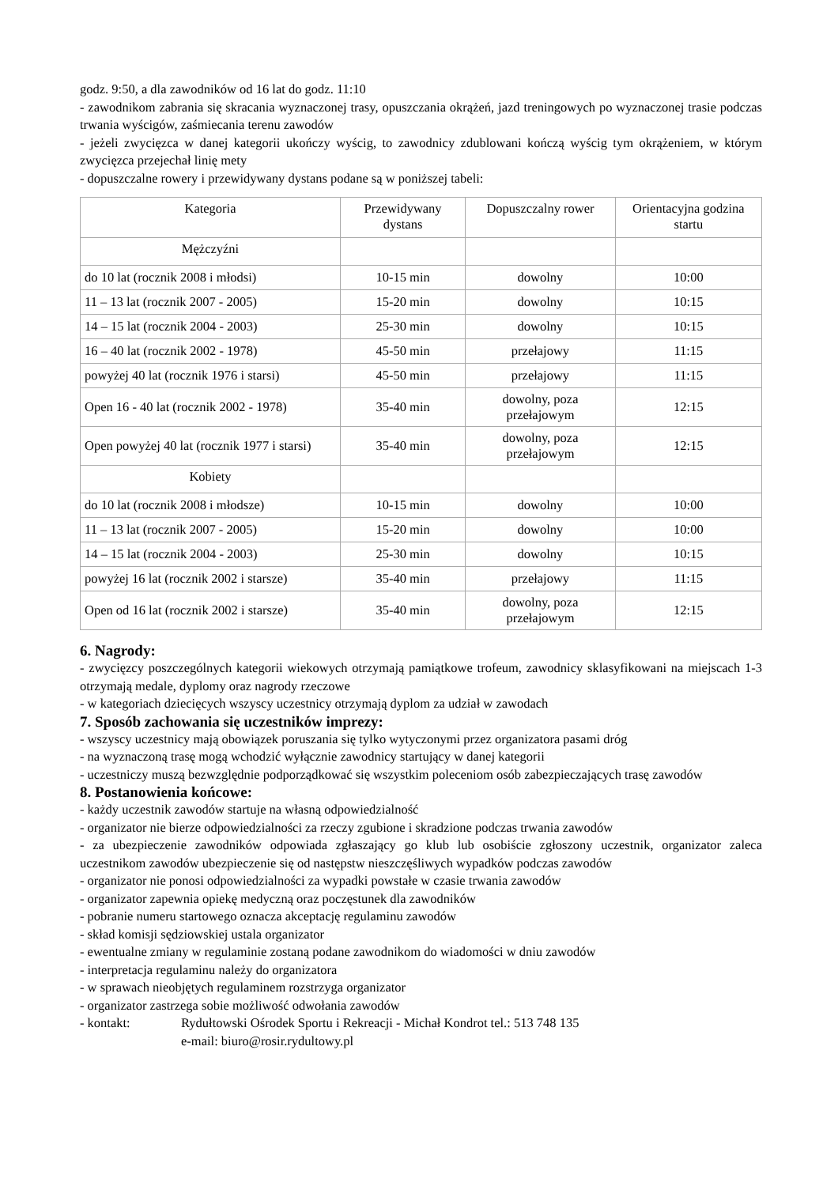godz. 9:50, a dla zawodników od 16 lat do godz. 11:10
- zawodnikom zabrania się skracania wyznaczonej trasy, opuszczania okrążeń, jazd treningowych po wyznaczonej trasie podczas trwania wyścigów, zaśmiecania terenu zawodów
- jeżeli zwycięzca w danej kategorii ukończy wyścig, to zawodnicy zdublowani kończą wyścig tym okrążeniem, w którym zwycięzca przejechał linię mety
- dopuszczalne rowery i przewidywany dystans podane są w poniższej tabeli:
| Kategoria | Przewidywany dystans | Dopuszczalny rower | Orientacyjna godzina startu |
| Mężczyźni | | | |
| do 10 lat (rocznik 2008 i młodsi) | 10-15 min | dowolny | 10:00 |
| 11 – 13 lat (rocznik 2007 - 2005) | 15-20 min | dowolny | 10:15 |
| 14 – 15 lat (rocznik 2004 - 2003) | 25-30 min | dowolny | 10:15 |
| 16 – 40 lat (rocznik 2002 - 1978) | 45-50 min | przełajowy | 11:15 |
| powyżej 40 lat (rocznik 1976 i starsi) | 45-50 min | przełajowy | 11:15 |
| Open 16 - 40 lat (rocznik 2002 - 1978) | 35-40 min | dowolny, poza przełajowym | 12:15 |
| Open powyżej 40 lat (rocznik 1977 i starsi) | 35-40 min | dowolny, poza przełajowym | 12:15 |
| Kobiety | | | |
| do 10 lat (rocznik 2008 i młodsze) | 10-15 min | dowolny | 10:00 |
| 11 – 13 lat (rocznik 2007 - 2005) | 15-20 min | dowolny | 10:00 |
| 14 – 15 lat (rocznik 2004 - 2003) | 25-30 min | dowolny | 10:15 |
| powyżej 16 lat (rocznik 2002 i starsze) | 35-40 min | przełajowy | 11:15 |
| Open od 16 lat (rocznik 2002 i starsze) | 35-40 min | dowolny, poza przełajowym | 12:15 |
6. Nagrody:
- zwycięzcy poszczególnych kategorii wiekowych otrzymają pamiątkowe trofeum, zawodnicy sklasyfikowani na miejscach 1-3 otrzymają medale, dyplomy oraz nagrody rzeczowe
- w kategoriach dziecięcych wszyscy uczestnicy otrzymają dyplom za udział w zawodach
7. Sposób zachowania się uczestników imprezy:
- wszyscy uczestnicy mają obowiązek poruszania się tylko wytyczonymi przez organizatora pasami dróg
- na wyznaczoną trasę mogą wchodzić wyłącznie zawodnicy startujący w danej kategorii
- uczestniczy muszą bezwzględnie podporządkować się wszystkim poleceniom osób zabezpieczających trasę zawodów
8. Postanowienia końcowe:
- każdy uczestnik zawodów startuje na własną odpowiedzialność
- organizator nie bierze odpowiedzialności za rzeczy zgubione i skradzione podczas trwania zawodów
- za ubezpieczenie zawodników odpowiada zgłaszający go klub lub osobiście zgłoszony uczestnik, organizator zaleca uczestnikom zawodów ubezpieczenie się od następstw nieszczęśliwych wypadków podczas zawodów
- organizator nie ponosi odpowiedzialności za wypadki powstałe w czasie trwania zawodów
- organizator zapewnia opiekę medyczną oraz poczęstunek dla zawodników
- pobranie numeru startowego oznacza akceptację regulaminu zawodów
- skład komisji sędziowskiej ustala organizator
- ewentualne zmiany w regulaminie zostaną podane zawodnikom do wiadomości w dniu zawodów
- interpretacja regulaminu należy do organizatora
- w sprawach nieobjętych regulaminem rozstrzyga organizator
- organizator zastrzega sobie możliwość odwołania zawodów
- kontakt: Rydułtowski Ośrodek Sportu i Rekreacji - Michał Kondrot tel.: 513 748 135
e-mail: biuro@rosir.rydultowy.pl